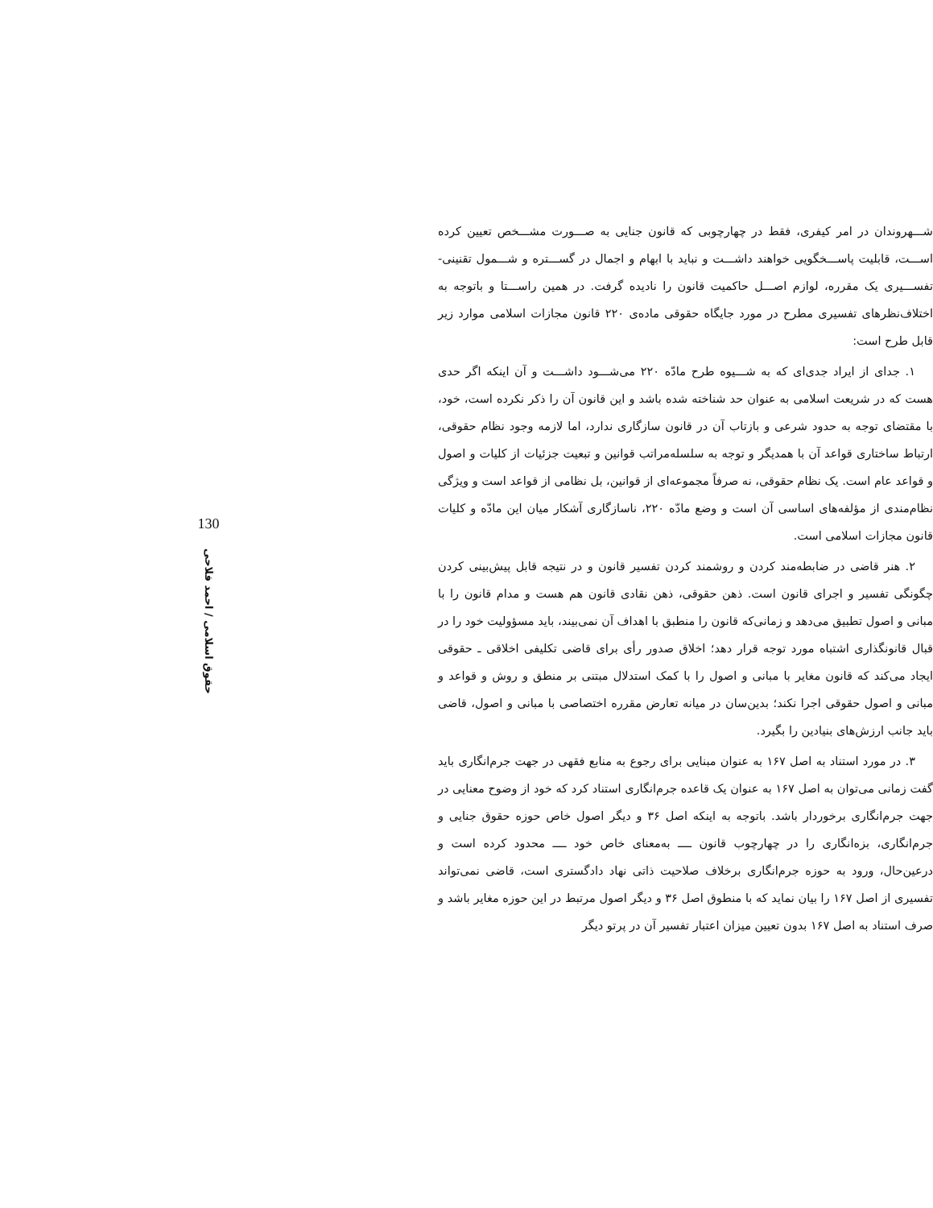شـــهروندان در امر کیفری، فقط در چهارچوبی که قانون جنایی به صـــورت مشـــخص تعیین کرده اســـت، قابلیت پاســـخگویی خواهند داشـــت و نباید با ابهام و اجمال در گســـتره و شـــمول تقنینی- تفســـیری یک مقرره، لوازم اصـــل حاکمیت قانون را نادیده گرفت. در همین راســـتا و باتوجه به اختلاف‌نظرهای تفسیری مطرح در مورد جایگاه حقوقی ماده‌ی ۲۲۰ قانون مجازات اسلامی موارد زیر قابل طرح است:
۱. جدای از ایراد جدی‌ای که به شـــیوه طرح مادّه ۲۲۰ می‌شـــود داشـــت و آن اینکه اگر حدی هست که در شریعت اسلامی به عنوان حد شناخته شده باشد و این قانون آن را ذکر نکرده است، خود، با مقتضای توجه به حدود شرعی و بازتاب آن در قانون سازگاری ندارد، اما لازمه وجود نظام حقوقی، ارتباط ساختاری قواعد آن با همدیگر و توجه به سلسله‌مراتب قوانین و تبعیت جزئیات از کلیات و اصول و قواعد عام است. یک نظام حقوقی، نه صرفاً مجموعه‌ای از قوانین، بل نظامی از قواعد است و ویژگی نظام‌مندی از مؤلفه‌های اساسی آن است و وضع مادّه ۲۲۰، ناسازگاری آشکار میان این مادّه و کلیات قانون مجازات اسلامی است.
۲. هنر قاضی در ضابطه‌مند کردن و روشمند کردن تفسیر قانون و در نتیجه قابل پیش‌بینی کردن چگونگی تفسیر و اجرای قانون است. ذهن حقوقی، ذهن نقادی قانون هم هست و مدام قانون را با مبانی و اصول تطبیق می‌دهد و زمانی‌که قانون را منطبق با اهداف آن نمی‌بیند، باید مسؤولیت خود را در قبال قانونگذاری اشتباه مورد توجه قرار دهد؛ اخلاق صدور رأی برای قاضی تکلیفی اخلاقی ـ حقوقی ایجاد می‌کند که قانون مغایر با مبانی و اصول را با کمک استدلال مبتنی بر منطق و روش و قواعد و مبانی و اصول حقوقی اجرا نکند؛ بدین‌سان در میانه تعارض مقرره اختصاصی با مبانی و اصول، قاضی باید جانب ارزش‌های بنیادین را بگیرد.
۳. در مورد استناد به اصل ۱۶۷ به عنوان مبنایی برای رجوع به منابع فقهی در جهت جرم‌انگاری باید گفت زمانی می‌توان به اصل ۱۶۷ به عنوان یک قاعده جرم‌انگاری استناد کرد که خود از وضوح معنایی در جهت جرم‌انگاری برخوردار باشد. باتوجه به اینکه اصل ۳۶ و دیگر اصول خاص حوزه حقوق جنایی و جرم‌انگاری، بزه‌انگاری را در چهارچوب قانون ــــ به‌معنای خاص خود ــــ محدود کرده است و درعین‌حال، ورود به حوزه جرم‌انگاری برخلاف صلاحیت ذاتی نهاد دادگستری است، قاضی نمی‌تواند تفسیری از اصل ۱۶۷ را بیان نماید که با منطوق اصل ۳۶ و دیگر اصول مرتبط در این حوزه مغایر باشد و صرف استناد به اصل ۱۶۷ بدون تعیین میزان اعتبار تفسیر آن در پرتو دیگر
130
حقوق اسلامی / احمد فلاحی